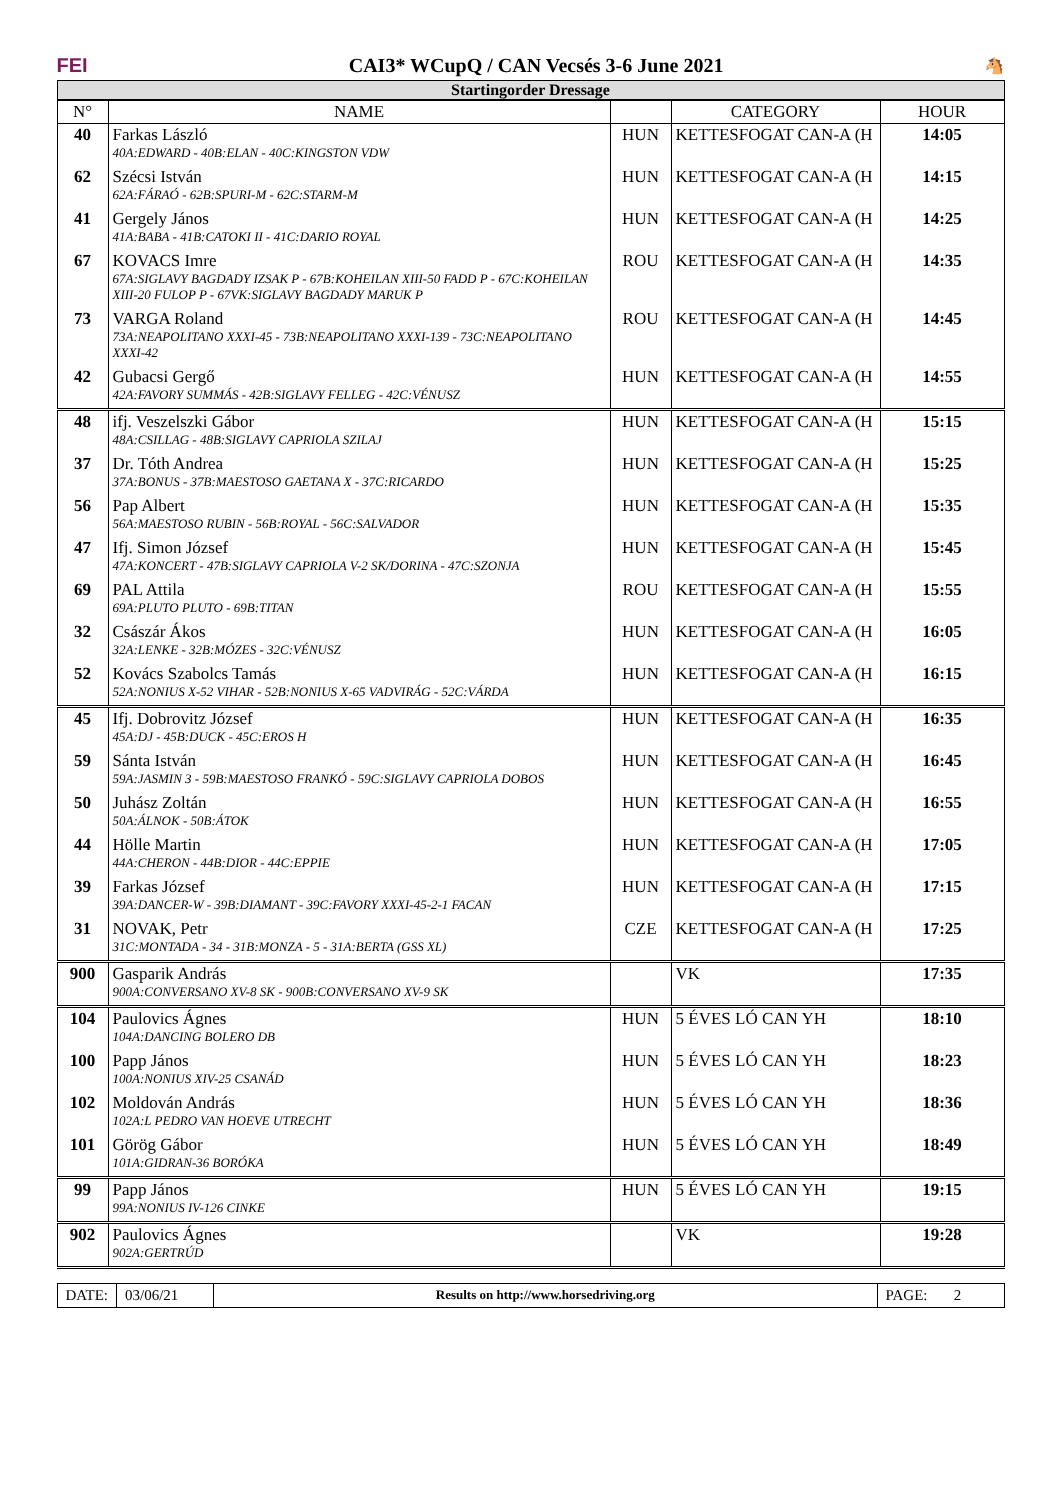FEI
CAI3* WCupQ / CAN Vecsés 3-6 June 2021
🐴
Startingorder Dressage
| N° | NAME | | CATEGORY | HOUR |
| --- | --- | --- | --- | --- |
| 40 | Farkas László 40A:EDWARD - 40B:ELAN - 40C:KINGSTON VDW | HUN | KETTESFOGAT CAN-A (H | 14:05 |
| 62 | Szécsi István 62A:FÁRAÓ - 62B:SPURI-M - 62C:STARM-M | HUN | KETTESFOGAT CAN-A (H | 14:15 |
| 41 | Gergely János 41A:BABA - 41B:CATOKI II - 41C:DARIO ROYAL | HUN | KETTESFOGAT CAN-A (H | 14:25 |
| 67 | KOVACS Imre 67A:SIGLAVY BAGDADY IZSAK P - 67B:KOHEILAN XIII-50 FADD P - 67C:KOHEILAN XIII-20 FULOP P - 67VK:SIGLAVY BAGDADY MARUK P | ROU | KETTESFOGAT CAN-A (H | 14:35 |
| 73 | VARGA Roland 73A:NEAPOLITANO XXXI-45 - 73B:NEAPOLITANO XXXI-139 - 73C:NEAPOLITANO XXXI-42 | ROU | KETTESFOGAT CAN-A (H | 14:45 |
| 42 | Gubacsi Gergő 42A:FAVORY SUMMÁS - 42B:SIGLAVY FELLEG - 42C:VÉNUSZ | HUN | KETTESFOGAT CAN-A (H | 14:55 |
| 48 | ifj. Veszelszki Gábor 48A:CSILLAG - 48B:SIGLAVY CAPRIOLA SZILAJ | HUN | KETTESFOGAT CAN-A (H | 15:15 |
| 37 | Dr. Tóth Andrea 37A:BONUS - 37B:MAESTOSO GAETANA X - 37C:RICARDO | HUN | KETTESFOGAT CAN-A (H | 15:25 |
| 56 | Pap Albert 56A:MAESTOSO RUBIN - 56B:ROYAL - 56C:SALVADOR | HUN | KETTESFOGAT CAN-A (H | 15:35 |
| 47 | Ifj. Simon József 47A:KONCERT - 47B:SIGLAVY CAPRIOLA V-2 SK/DORINA - 47C:SZONJA | HUN | KETTESFOGAT CAN-A (H | 15:45 |
| 69 | PAL Attila 69A:PLUTO PLUTO - 69B:TITAN | ROU | KETTESFOGAT CAN-A (H | 15:55 |
| 32 | Császár Ákos 32A:LENKE - 32B:MÓZES - 32C:VÉNUSZ | HUN | KETTESFOGAT CAN-A (H | 16:05 |
| 52 | Kovács Szabolcs Tamás 52A:NONIUS X-52 VIHAR - 52B:NONIUS X-65 VADVIRÁG - 52C:VÁRDA | HUN | KETTESFOGAT CAN-A (H | 16:15 |
| 45 | Ifj. Dobrovitz József 45A:DJ - 45B:DUCK - 45C:EROS H | HUN | KETTESFOGAT CAN-A (H | 16:35 |
| 59 | Sánta István 59A:JASMIN 3 - 59B:MAESTOSO FRANKÓ - 59C:SIGLAVY CAPRIOLA DOBOS | HUN | KETTESFOGAT CAN-A (H | 16:45 |
| 50 | Juhász Zoltán 50A:ÁLNOK - 50B:ÁTOK | HUN | KETTESFOGAT CAN-A (H | 16:55 |
| 44 | Hölle Martin 44A:CHERON - 44B:DIOR - 44C:EPPIE | HUN | KETTESFOGAT CAN-A (H | 17:05 |
| 39 | Farkas József 39A:DANCER-W - 39B:DIAMANT - 39C:FAVORY XXXI-45-2-1 FACAN | HUN | KETTESFOGAT CAN-A (H | 17:15 |
| 31 | NOVAK, Petr 31C:MONTADA - 34 - 31B:MONZA - 5 - 31A:BERTA (GSS XL) | CZE | KETTESFOGAT CAN-A (H | 17:25 |
| 900 | Gasparik András 900A:CONVERSANO XV-8 SK - 900B:CONVERSANO XV-9 SK | | VK | 17:35 |
| 104 | Paulovics Ágnes 104A:DANCING BOLERO DB | HUN | 5 ÉVES LÓ CAN YH | 18:10 |
| 100 | Papp János 100A:NONIUS XIV-25 CSANÁD | HUN | 5 ÉVES LÓ CAN YH | 18:23 |
| 102 | Moldován András 102A:L PEDRO VAN HOEVE UTRECHT | HUN | 5 ÉVES LÓ CAN YH | 18:36 |
| 101 | Görög Gábor 101A:GIDRAN-36 BORÓKA | HUN | 5 ÉVES LÓ CAN YH | 18:49 |
| 99 | Papp János 99A:NONIUS IV-126 CINKE | HUN | 5 ÉVES LÓ CAN YH | 19:15 |
| 902 | Paulovics Ágnes 902A:GERTRÚD | | VK | 19:28 |
DATE: 03/06/21
Results on http://www.horsedriving.org
PAGE: 2